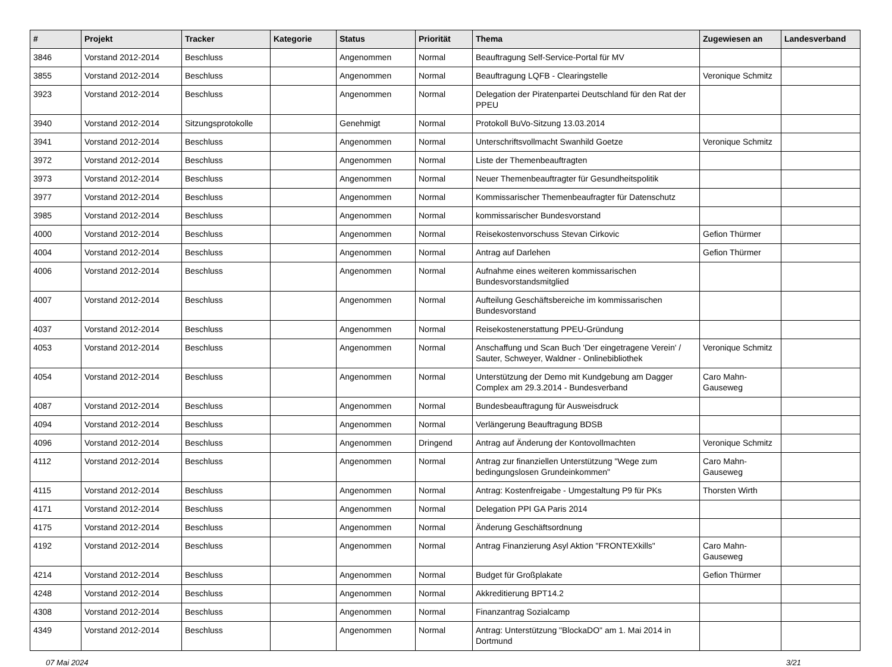| # | Projekt | Tracker | Kategorie | Status | Priorität | Thema | Zugewiesen an | Landesverband |
| --- | --- | --- | --- | --- | --- | --- | --- | --- |
| 3846 | Vorstand 2012-2014 | Beschluss | | Angenommen | Normal | Beauftragung Self-Service-Portal für MV | | |
| 3855 | Vorstand 2012-2014 | Beschluss | | Angenommen | Normal | Beauftragung LQFB - Clearingstelle | Veronique Schmitz | |
| 3923 | Vorstand 2012-2014 | Beschluss | | Angenommen | Normal | Delegation der Piratenpartei Deutschland für den Rat der PPEU | | |
| 3940 | Vorstand 2012-2014 | Sitzungsprotokolle | | Genehmigt | Normal | Protokoll BuVo-Sitzung 13.03.2014 | | |
| 3941 | Vorstand 2012-2014 | Beschluss | | Angenommen | Normal | Unterschriftsvollmacht Swanhild Goetze | Veronique Schmitz | |
| 3972 | Vorstand 2012-2014 | Beschluss | | Angenommen | Normal | Liste der Themenbeauftragten | | |
| 3973 | Vorstand 2012-2014 | Beschluss | | Angenommen | Normal | Neuer Themenbeauftragter für Gesundheitspolitik | | |
| 3977 | Vorstand 2012-2014 | Beschluss | | Angenommen | Normal | Kommissarischer Themenbeaufragter für Datenschutz | | |
| 3985 | Vorstand 2012-2014 | Beschluss | | Angenommen | Normal | kommissarischer Bundesvorstand | | |
| 4000 | Vorstand 2012-2014 | Beschluss | | Angenommen | Normal | Reisekostenvorschuss Stevan Cirkovic | Gefion Thürmer | |
| 4004 | Vorstand 2012-2014 | Beschluss | | Angenommen | Normal | Antrag auf Darlehen | Gefion Thürmer | |
| 4006 | Vorstand 2012-2014 | Beschluss | | Angenommen | Normal | Aufnahme eines weiteren kommissarischen Bundesvorstandsmitglied | | |
| 4007 | Vorstand 2012-2014 | Beschluss | | Angenommen | Normal | Aufteilung Geschäftsbereiche im kommissarischen Bundesvorstand | | |
| 4037 | Vorstand 2012-2014 | Beschluss | | Angenommen | Normal | Reisekostenerstattung PPEU-Gründung | | |
| 4053 | Vorstand 2012-2014 | Beschluss | | Angenommen | Normal | Anschaffung und Scan Buch 'Der eingetragene Verein' / Sauter, Schweyer, Waldner - Onlinebibliothek | Veronique Schmitz | |
| 4054 | Vorstand 2012-2014 | Beschluss | | Angenommen | Normal | Unterstützung der Demo mit Kundgebung am Dagger Complex am 29.3.2014 - Bundesverband | Caro Mahn-Gauseweg | |
| 4087 | Vorstand 2012-2014 | Beschluss | | Angenommen | Normal | Bundesbeauftragung für Ausweisdruck | | |
| 4094 | Vorstand 2012-2014 | Beschluss | | Angenommen | Normal | Verlängerung Beauftragung BDSB | | |
| 4096 | Vorstand 2012-2014 | Beschluss | | Angenommen | Dringend | Antrag auf Änderung der Kontovollmachten | Veronique Schmitz | |
| 4112 | Vorstand 2012-2014 | Beschluss | | Angenommen | Normal | Antrag zur finanziellen Unterstützung "Wege zum bedingungslosen Grundeinkommen" | Caro Mahn-Gauseweg | |
| 4115 | Vorstand 2012-2014 | Beschluss | | Angenommen | Normal | Antrag: Kostenfreigabe - Umgestaltung P9 für PKs | Thorsten Wirth | |
| 4171 | Vorstand 2012-2014 | Beschluss | | Angenommen | Normal | Delegation PPI GA Paris 2014 | | |
| 4175 | Vorstand 2012-2014 | Beschluss | | Angenommen | Normal | Änderung Geschäftsordnung | | |
| 4192 | Vorstand 2012-2014 | Beschluss | | Angenommen | Normal | Antrag Finanzierung Asyl Aktion "FRONTEXkills" | Caro Mahn-Gauseweg | |
| 4214 | Vorstand 2012-2014 | Beschluss | | Angenommen | Normal | Budget für Großplakate | Gefion Thürmer | |
| 4248 | Vorstand 2012-2014 | Beschluss | | Angenommen | Normal | Akkreditierung BPT14.2 | | |
| 4308 | Vorstand 2012-2014 | Beschluss | | Angenommen | Normal | Finanzantrag Sozialcamp | | |
| 4349 | Vorstand 2012-2014 | Beschluss | | Angenommen | Normal | Antrag: Unterstützung "BlockaDO" am 1. Mai 2014 in Dortmund | | |
07 Mai 2024 3/21